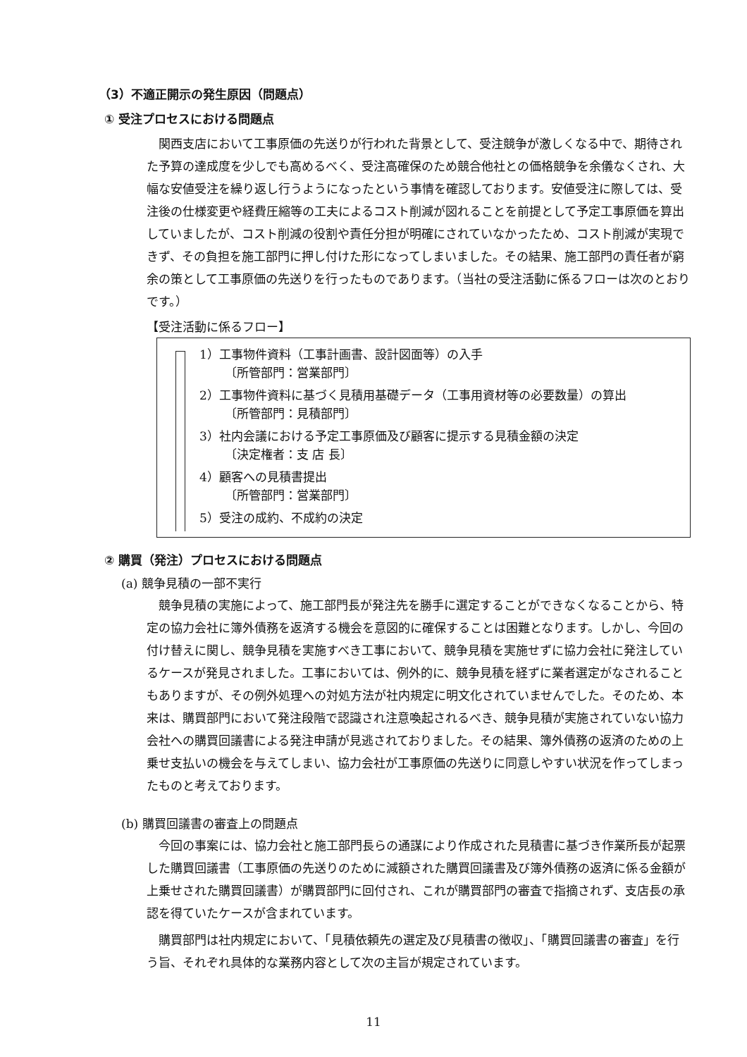（3）不適正開示の発生原因（問題点）
① 受注プロセスにおける問題点
関西支店において工事原価の先送りが行われた背景として、受注競争が激しくなる中で、期待された予算の達成度を少しでも高めるべく、受注高確保のため競合他社との価格競争を余儀なくされ、大幅な安値受注を繰り返し行うようになったという事情を確認しております。安値受注に際しては、受注後の仕様変更や経費圧縮等の工夫によるコスト削減が図れることを前提として予定工事原価を算出していましたが、コスト削減の役割や責任分担が明確にされていなかったため、コスト削減が実現できず、その負担を施工部門に押し付けた形になってしまいました。その結果、施工部門の責任者が窮余の策として工事原価の先送りを行ったものであります。（当社の受注活動に係るフローは次のとおりです。）
【受注活動に係るフロー】
1）工事物件資料（工事計画書、設計図面等）の入手
〔所管部門：営業部門〕
2）工事物件資料に基づく見積用基礎データ（工事用資材等の必要数量）の算出
〔所管部門：見積部門〕
3）社内会議における予定工事原価及び顧客に提示する見積金額の決定
〔決定権者：支 店 長〕
4）顧客への見積書提出
〔所管部門：営業部門〕
5）受注の成約、不成約の決定
② 購買（発注）プロセスにおける問題点
(a) 競争見積の一部不実行
競争見積の実施によって、施工部門長が発注先を勝手に選定することができなくなることから、特定の協力会社に簿外債務を返済する機会を意図的に確保することは困難となります。しかし、今回の付け替えに関し、競争見積を実施すべき工事において、競争見積を実施せずに協力会社に発注しているケースが発見されました。工事においては、例外的に、競争見積を経ずに業者選定がなされることもありますが、その例外処理への対処方法が社内規定に明文化されていませんでした。そのため、本来は、購買部門において発注段階で認識され注意喚起されるべき、競争見積が実施されていない協力会社への購買回議書による発注申請が見逃されておりました。その結果、簿外債務の返済のための上乗せ支払いの機会を与えてしまい、協力会社が工事原価の先送りに同意しやすい状況を作ってしまったものと考えております。
(b) 購買回議書の審査上の問題点
今回の事案には、協力会社と施工部門長らの通謀により作成された見積書に基づき作業所長が起票した購買回議書（工事原価の先送りのために減額された購買回議書及び簿外債務の返済に係る金額が上乗せされた購買回議書）が購買部門に回付され、これが購買部門の審査で指摘されず、支店長の承認を得ていたケースが含まれています。
購買部門は社内規定において、「見積依頼先の選定及び見積書の徴収」、「購買回議書の審査」を行う旨、それぞれ具体的な業務内容として次の主旨が規定されています。
11